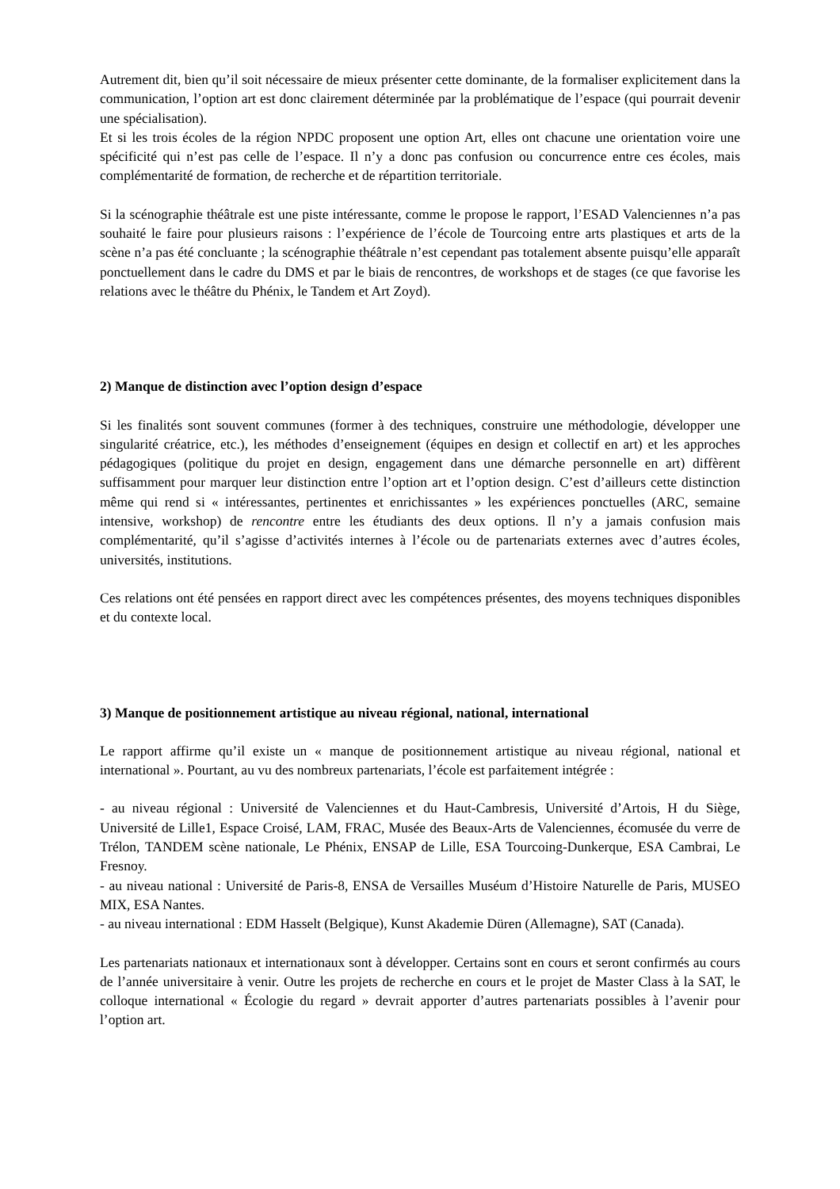Autrement dit, bien qu’il soit nécessaire de mieux présenter cette dominante, de la formaliser explicitement dans la communication, l’option art est donc clairement déterminée par la problématique de l’espace (qui pourrait devenir une spécialisation).
Et si les trois écoles de la région NPDC proposent une option Art, elles ont chacune une orientation voire une spécificité qui n’est pas celle de l’espace. Il n’y a donc pas confusion ou concurrence entre ces écoles, mais complémentarité de formation, de recherche et de répartition territoriale.
Si la scénographie théâtrale est une piste intéressante, comme le propose le rapport, l’ESAD Valenciennes n’a pas souhaité le faire pour plusieurs raisons : l’expérience de l’école de Tourcoing entre arts plastiques et arts de la scène n’a pas été concluante ; la scénographie théâtrale n’est cependant pas totalement absente puisqu’elle apparaît ponctuellement dans le cadre du DMS et par le biais de rencontres, de workshops et de stages (ce que favorise les relations avec le théâtre du Phénix, le Tandem et Art Zoyd).
2) Manque de distinction avec l’option design d’espace
Si les finalités sont souvent communes (former à des techniques, construire une méthodologie, développer une singularité créatrice, etc.), les méthodes d’enseignement (équipes en design et collectif en art) et les approches pédagogiques (politique du projet en design, engagement dans une démarche personnelle en art) diffèrent suffisamment pour marquer leur distinction entre l’option art et l’option design. C’est d’ailleurs cette distinction même qui rend si « intéressantes, pertinentes et enrichissantes » les expériences ponctuelles (ARC, semaine intensive, workshop) de rencontre entre les étudiants des deux options. Il n’y a jamais confusion mais complémentarité, qu’il s’agisse d’activités internes à l’école ou de partenariats externes avec d’autres écoles, universités, institutions.
Ces relations ont été pensées en rapport direct avec les compétences présentes, des moyens techniques disponibles et du contexte local.
3) Manque de positionnement artistique au niveau régional, national, international
Le rapport affirme qu’il existe un « manque de positionnement artistique au niveau régional, national et international ». Pourtant, au vu des nombreux partenariats, l’école est parfaitement intégrée :
- au niveau régional : Université de Valenciennes et du Haut-Cambresis, Université d’Artois, H du Siège, Université de Lille1, Espace Croisé, LAM, FRAC, Musée des Beaux-Arts de Valenciennes, écomusée du verre de Trélon, TANDEM scène nationale, Le Phénix, ENSAP de Lille, ESA Tourcoing-Dunkerque, ESA Cambrai, Le Fresnoy.
- au niveau national : Université de Paris-8, ENSA de Versailles Muséum d’Histoire Naturelle de Paris, MUSEO MIX, ESA Nantes.
- au niveau international : EDM Hasselt (Belgique), Kunst Akademie Düren (Allemagne), SAT (Canada).
Les partenariats nationaux et internationaux sont à développer. Certains sont en cours et seront confirmés au cours de l’année universitaire à venir. Outre les projets de recherche en cours et le projet de Master Class à la SAT, le colloque international « Écologie du regard » devrait apporter d’autres partenariats possibles à l’avenir pour l’option art.